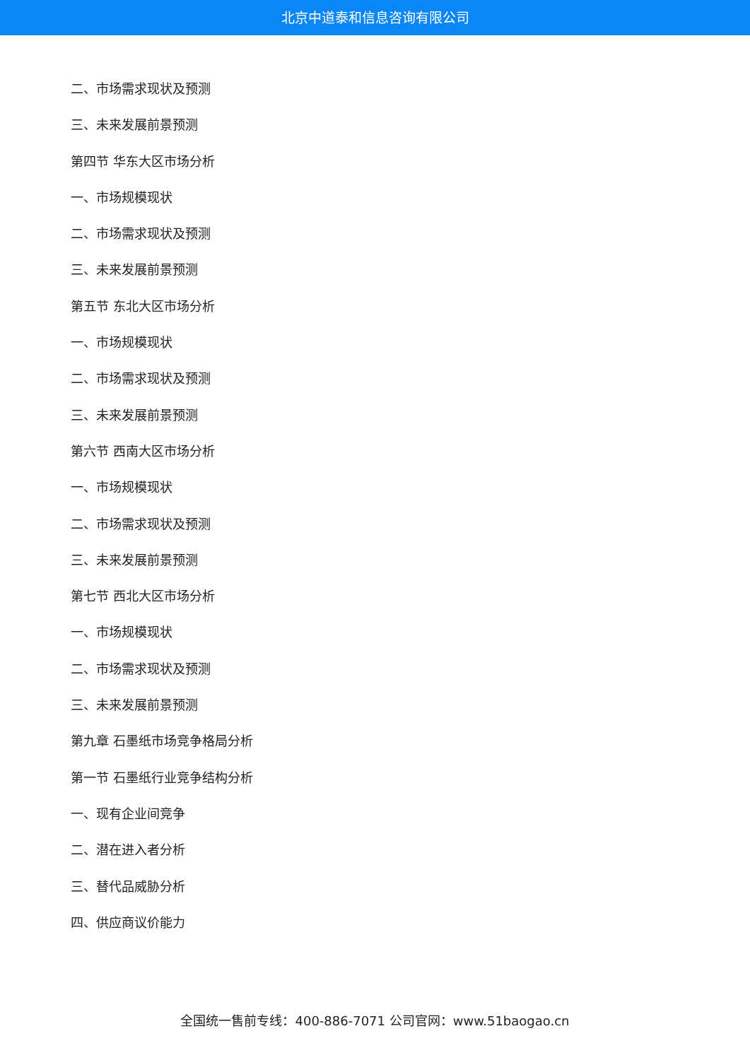北京中道泰和信息咨询有限公司
二、市场需求现状及预测
三、未来发展前景预测
第四节 华东大区市场分析
一、市场规模现状
二、市场需求现状及预测
三、未来发展前景预测
第五节 东北大区市场分析
一、市场规模现状
二、市场需求现状及预测
三、未来发展前景预测
第六节 西南大区市场分析
一、市场规模现状
二、市场需求现状及预测
三、未来发展前景预测
第七节 西北大区市场分析
一、市场规模现状
二、市场需求现状及预测
三、未来发展前景预测
第九章 石墨纸市场竞争格局分析
第一节 石墨纸行业竞争结构分析
一、现有企业间竞争
二、潜在进入者分析
三、替代品威胁分析
四、供应商议价能力
全国统一售前专线：400-886-7071 公司官网：www.51baogao.cn